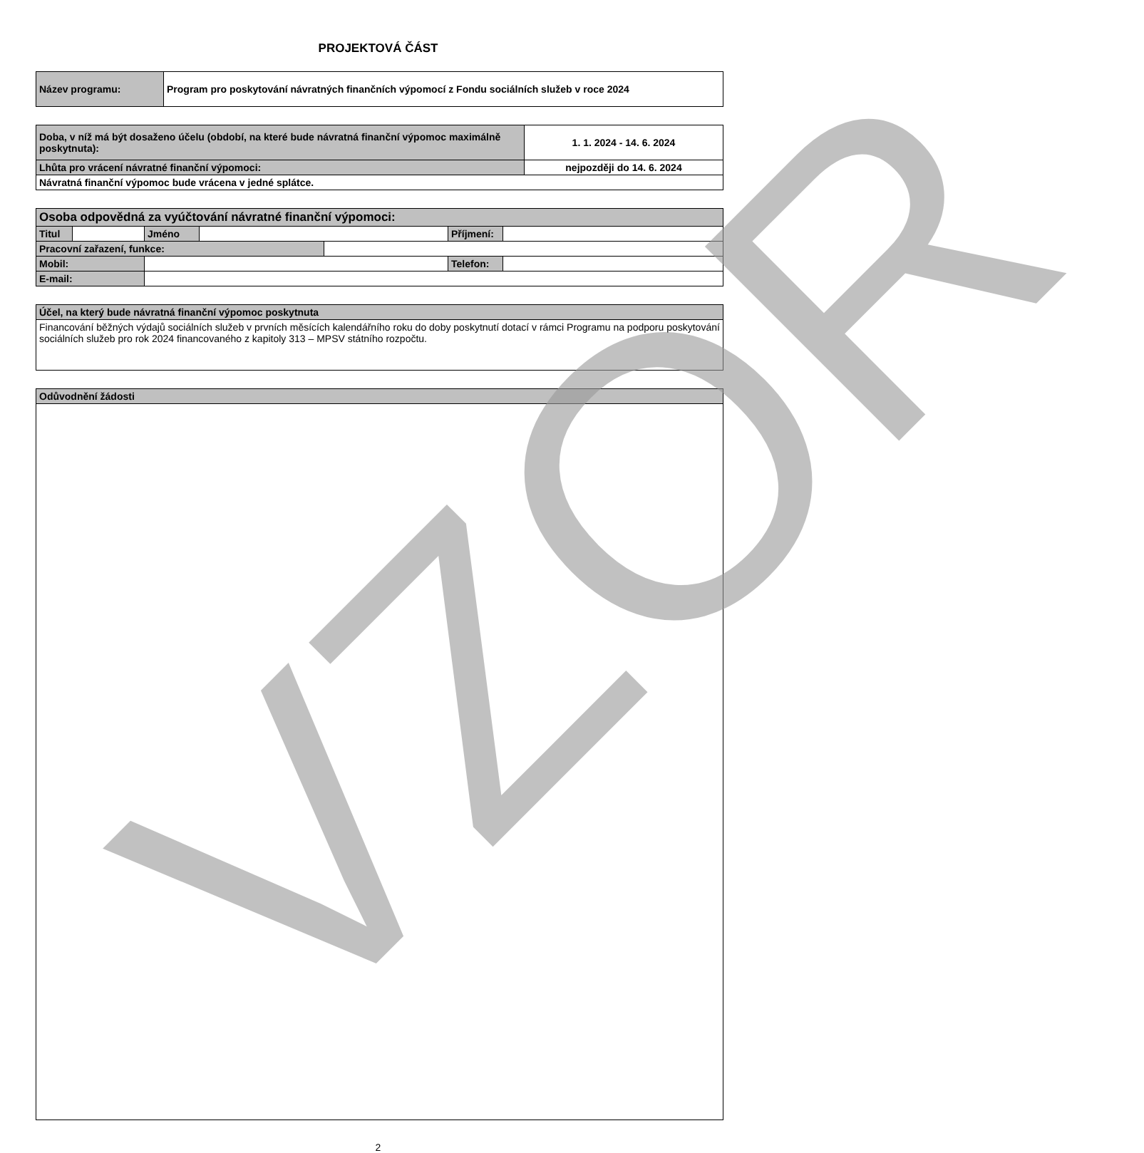PROJEKTOVÁ ČÁST
| Název programu: | Program pro poskytování návratných finančních výpomocí z Fondu sociálních služeb v roce 2024 |
| Doba, v níž má být dosaženo účelu (období, na které bude návratná finanční výpomoc maximálně poskytnuta): | 1. 1. 2024 - 14. 6. 2024 |
| Lhůta pro vrácení návratné finanční výpomoci: | nejpozději do 14. 6. 2024 |
| Návratná finanční výpomoc bude vrácena v jedné splátce. | |
| Osoba odpovědná za vyúčtování návratné finanční výpomoci: | | | | | | | |
| Titul | | Jméno | | | Příjmení: | | |
| Pracovní zařazení, funkce: | | | | | | | |
| Mobil: | | | | | Telefon: | | |
| E-mail: | | | | | | | |
| Účel, na který bude návratná finanční výpomoc poskytnuta |
| Financování běžných výdajů sociálních služeb v prvních měsících kalendářního roku do doby poskytnutí dotací v rámci Programu na podporu poskytování sociálních služeb pro rok 2024 financovaného z kapitoly 313 – MPSV státního rozpočtu. |
| Odůvodnění žádosti |
2
VZOR